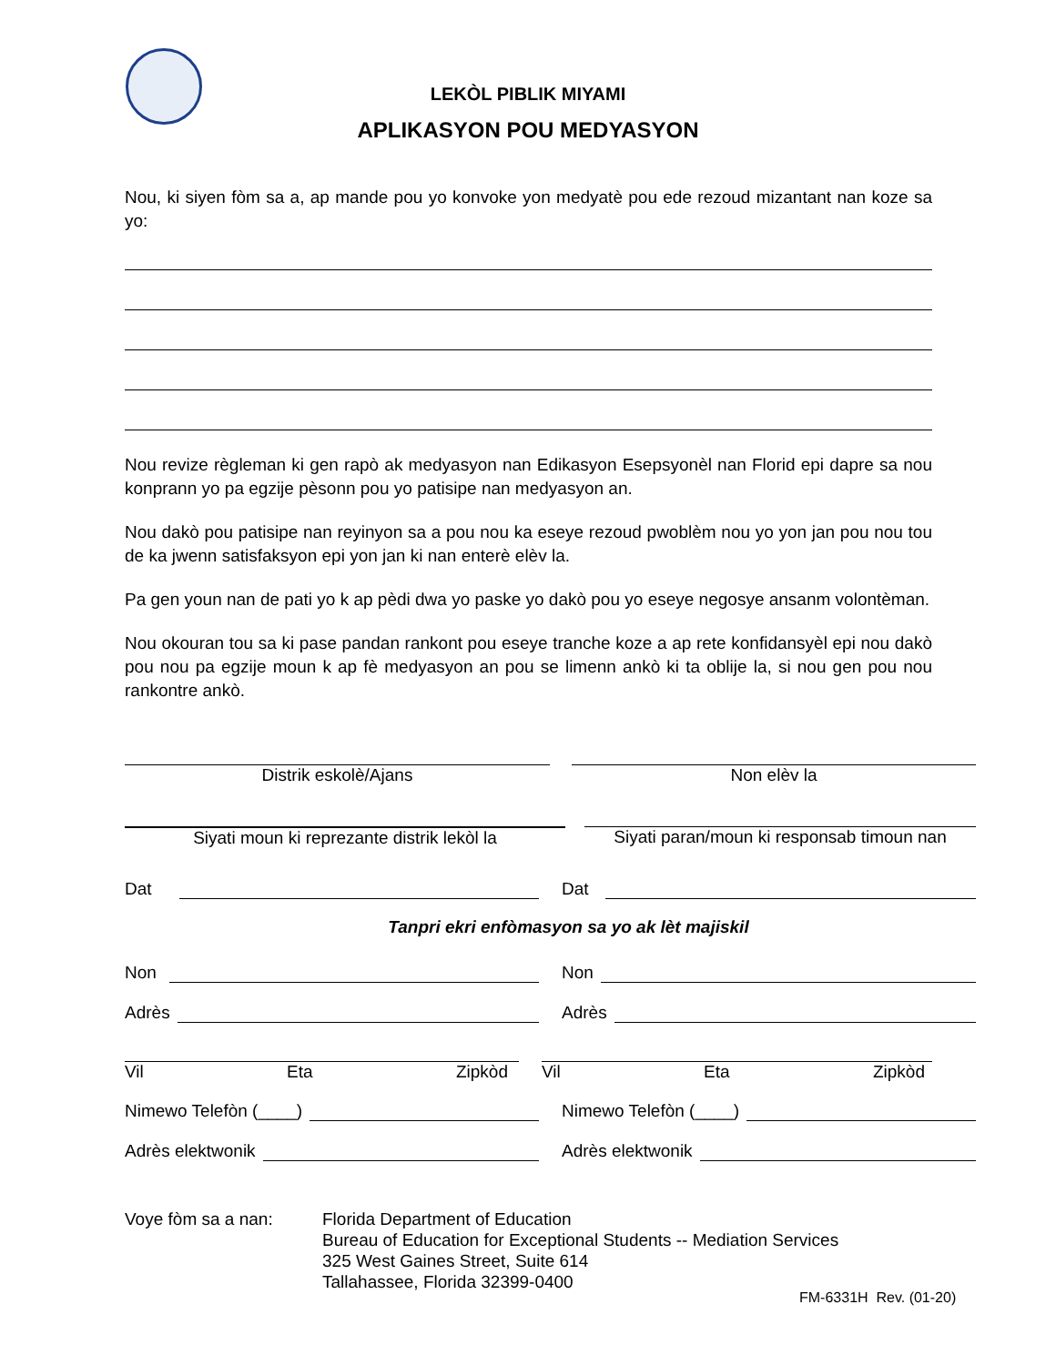LEKÒL PIBLIK MIYAMI
APLIKASYON POU MEDYASYON
Nou, ki siyen fòm sa a, ap mande pou yo konvoke yon medyatè pou ede rezoud mizantant nan koze sa yo:
Nou revize règleman ki gen rapò ak medyasyon nan Edikasyon Esepsyonèl nan Florid epi dapre sa nou konprann yo pa egzije pèsonn pou yo patisipe nan medyasyon an.
Nou dakò pou patisipe nan reyinyon sa a pou nou ka eseye rezoud pwoblèm nou yo yon jan pou nou tou de ka jwenn satisfaksyon epi yon jan ki nan enterè elèv la.
Pa gen youn nan de pati yo k ap pèdi dwa yo paske yo dakò pou yo eseye negosye ansanm volontèman.
Nou okouran tou sa ki pase pandan rankont pou eseye tranche koze a ap rete konfidansyèl epi nou dakò pou nou pa egzije moun k ap fè medyasyon an pou se limenn ankò ki ta oblije la, si nou gen pou nou rankontre ankò.
Distrik eskolè/Ajans Non elèv la
Siyati moun ki reprezante distrik lekòl la Siyati paran/moun ki responsab timoun nan
Dat Dat
Tanpri ekri enfòmasyon sa yo ak lèt majiskil
Non Non
Adrès Adrès
Vil Eta Zipkòd Vil Eta Zipkòd
Nimewo Telefòn (____) Nimewo Telefòn (____)
Adrès elektwonik Adrès elektwonik
Voye fòm sa a nan: Florida Department of Education
Bureau of Education for Exceptional Students -- Mediation Services
325 West Gaines Street, Suite 614
Tallahassee, Florida 32399-0400
FM-6331H Rev. (01-20)